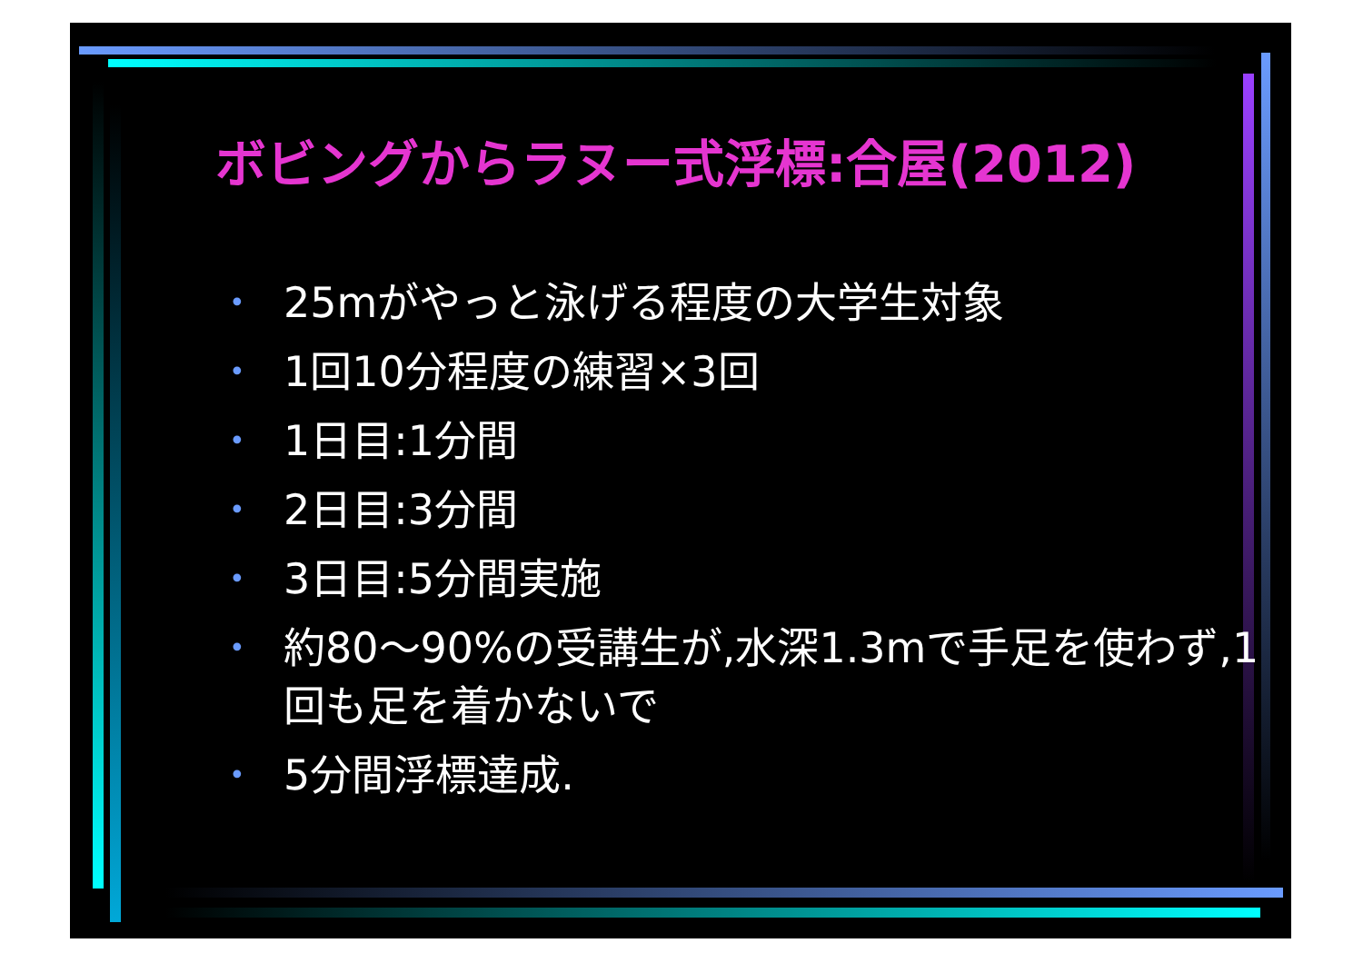ボビングからラヌー式浮標:合屋(2012)
• 25mがやっと泳げる程度の大学生対象
• 1回10分程度の練習×3回
• 1日目:1分間
• 2日目:3分間
• 3日目:5分間実施
• 約80～90%の受講生が,水深1.3mで手足を使わず,1回も足を着かないで
• 5分間浮標達成.